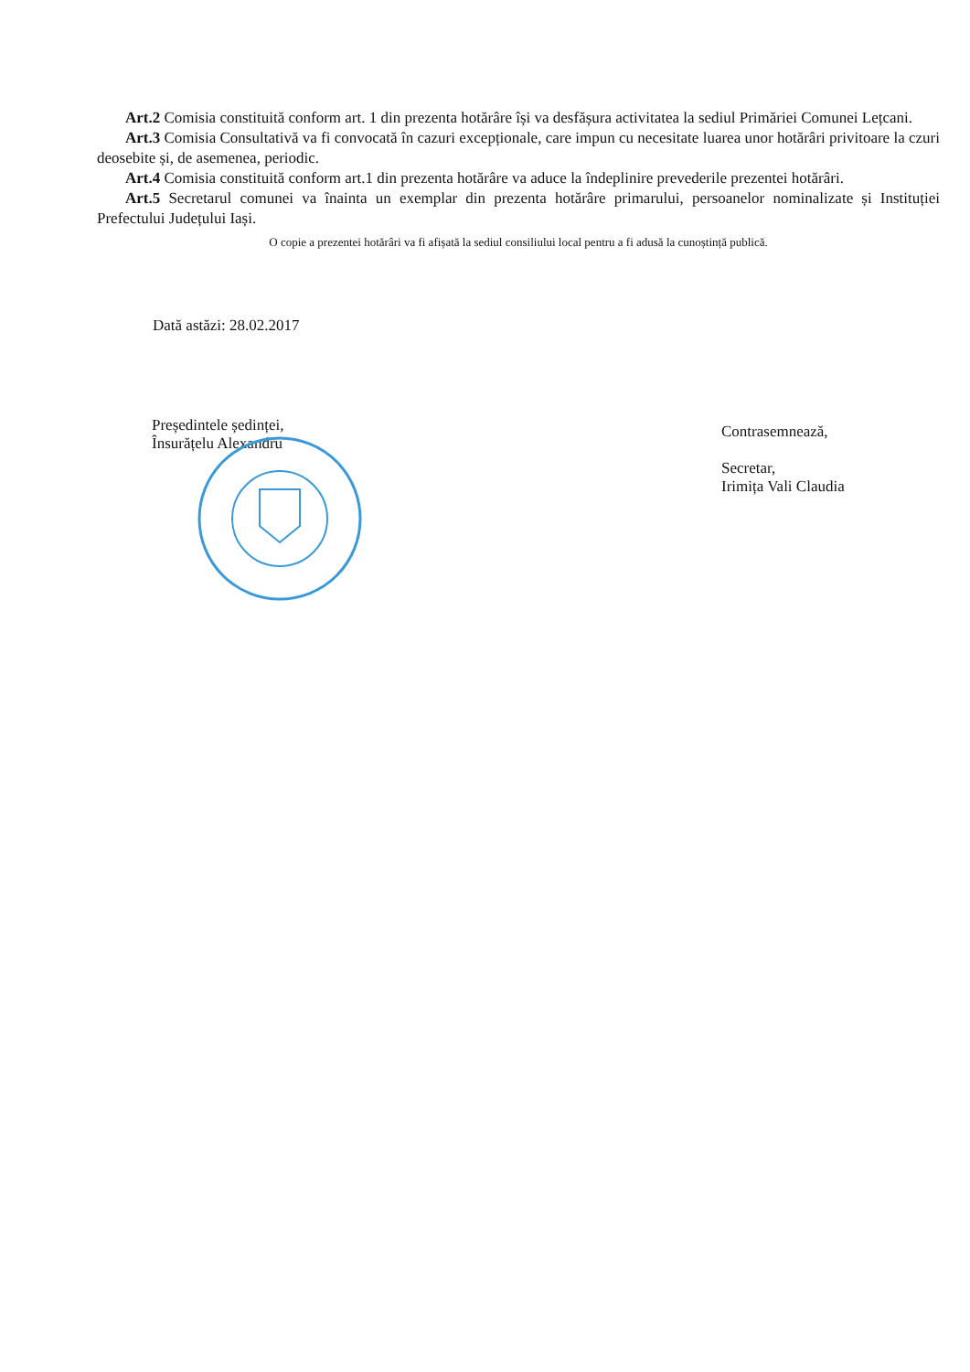Art.2 Comisia constituită conform art. 1 din prezenta hotărâre își va desfășura activitatea la sediul Primăriei Comunei Lețcani.
Art.3 Comisia Consultativă va fi convocată în cazuri excepționale, care impun cu necesitate luarea unor hotărâri privitoare la czuri deosebite și, de asemenea, periodic.
Art.4 Comisia constituită conform art.1 din prezenta hotărâre va aduce la îndeplinire prevederile prezentei hotărâri.
Art.5 Secretarul comunei va înainta un exemplar din prezenta hotărâre primarului, persoanelor nominalizate și Instituției Prefectului Județului Iași.
O copie a prezentei hotărâri va fi afișată la sediul consiliului local pentru a fi adusă la cunoștință publică.
Dată astăzi: 28.02.2017
Președintele ședinței,
Însurățelu Alexandru
Contrasemnează,
Secretar,
Irimița Vali Claudia